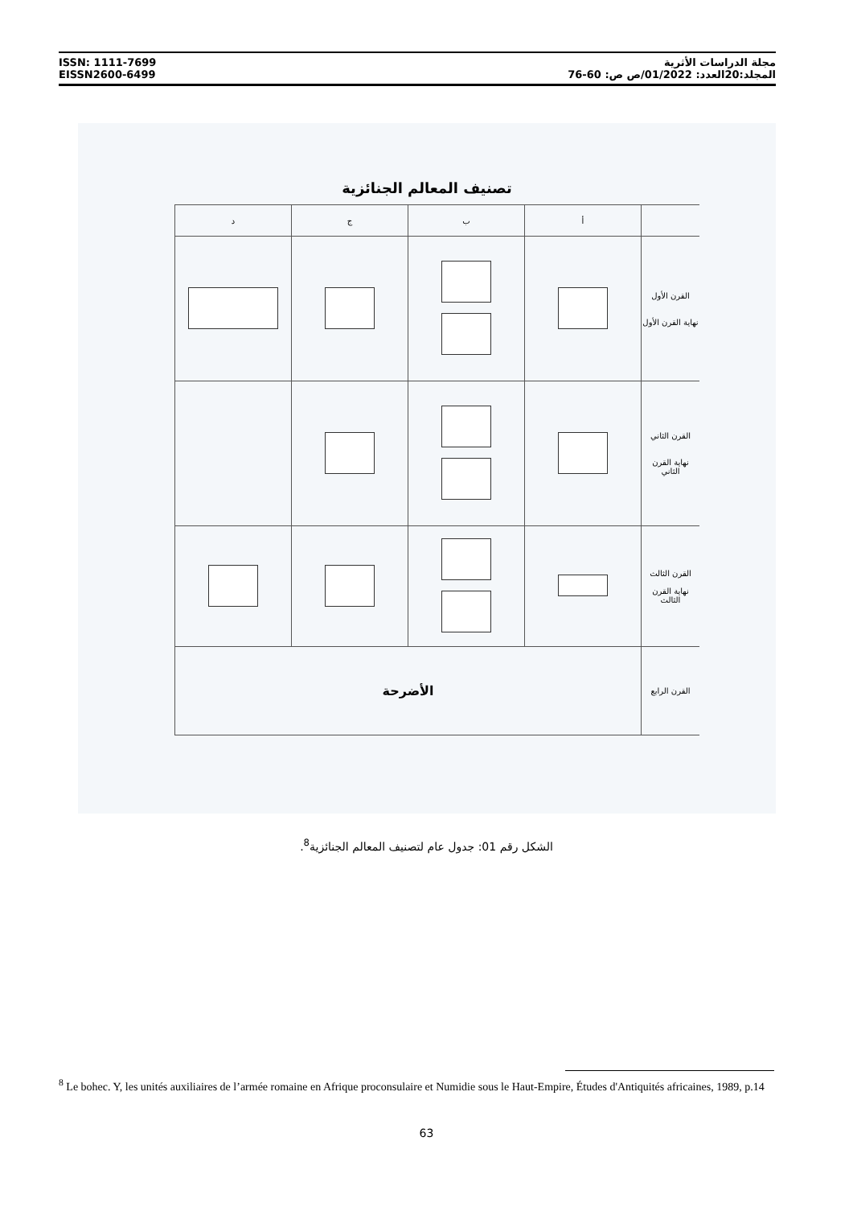ISSN: 1111-7699
EISSN2600-6499
مجلة الدراسات الأثرية
المجلد:20العدد: 01/2022/ص ص: 60-76
تصنيف المعالم الجنائزية
| | أ | ب | ج | د |
| القرن الأول نهاية القرن الأول | | | | |
| القرن الثاني نهاية القرن الثاني | | | | |
| القرن الثالث نهاية القرن الثالث | | | | |
| القرن الرابع | الأضرحة | | | |
الشكل رقم 01: جدول عام لتصنيف المعالم الجنائزية<sup>8</sup>.
<sup>8</sup> Le bohec. Y, les unités auxiliaires de l’armée romaine en Afrique proconsulaire et Numidie sous le Haut-Empire, Études d'Antiquités africaines, 1989, p.14
63